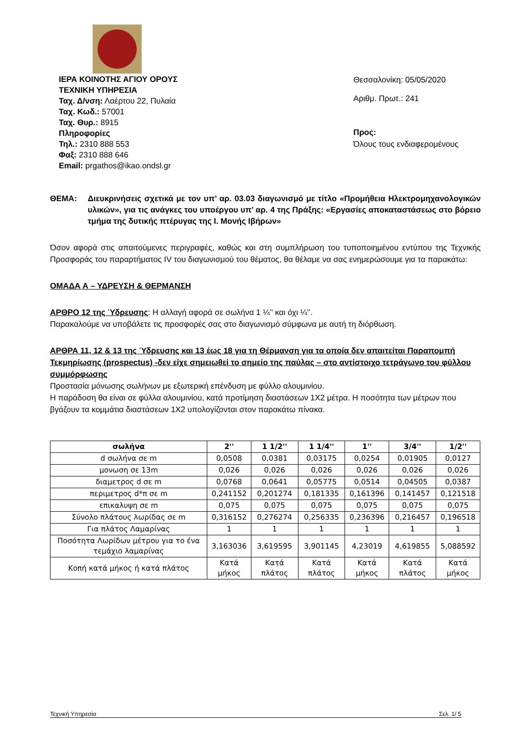ΙΕΡΑ ΚΟΙΝΟΤΗΣ ΑΓΙΟΥ ΟΡΟΥΣ
ΤΕΧΝΙΚΗ ΥΠΗΡΕΣΙΑ
Ταχ. Δ/νση: Λαέρτου 22, Πυλαία
Ταχ. Κωδ.: 57001
Ταχ. Θυρ.: 8915
Πληροφορίες
Τηλ.: 2310 888 553
Φαξ: 2310 888 646
Email: prgathos@ikao.ondsl.gr
Θεσσαλονίκη: 05/05/2020
Αριθμ. Πρωτ.: 241
Προς:
Όλους τους ενδιαφερομένους
ΘΕΜΑ: Διευκρινήσεις σχετικά με τον υπ’ αρ. 03.03 διαγωνισμό με τίτλο «Προμήθεια Ηλεκτρομηχανολογικών υλικών», για τις ανάγκες του υποέργου υπ’ αρ. 4 της Πράξης: «Εργασίες αποκαταστάσεως στο βόρειο τμήμα της δυτικής πτέρυγας της Ι. Μονής Ιβήρων»
Όσον αφορά στις απαιτούμενες περιγραφές, καθώς και στη συμπλήρωση του τυποποιημένου εντύπου της Τεχνικής Προσφοράς του παραρτήματος IV του διαγωνισμού του θέματος, θα θέλαμε να σας ενημερώσουμε για τα παρακάτω:
ΟΜΑΔΑ Α – ΥΔΡΕΥΣΗ & ΘΕΡΜΑΝΣΗ
ΑΡΘΡΟ 12 της Ύδρευσης: Η αλλαγή αφορά σε σωλήνα 1 ¼’’ και όχι ¼’’.
Παρακαλούμε να υποβάλετε τις προσφορές σας στο διαγωνισμό σύμφωνα με αυτή τη διόρθωση.
ΑΡΘΡΑ 11, 12 & 13 της Ύδρευσης και 13 έως 18 για τη Θέρμανση για τα οποία δεν απαιτείται Παραπομπή Τεκμηρίωσης (prospectus) -δεν είχε σημειωθεί το σημείο της παύλας – στο αντίστοιχο τετράγωνο του φύλλου συμμόρφωσης
Προστασία μόνωσης σωλήνων με εξωτερική επένδυση με φύλλο αλουμινίου.
Η παράδοση θα είναι σε φύλλα αλουμινίου, κατά προτίμηση διαστάσεων 1Χ2 μέτρα. Η ποσότητα των μέτρων που βγάζουν τα κομμάτια διαστάσεων 1Χ2 υπολογίζονται στον παρακάτω πίνακα.
| σωλήνα | 2'' | 1 1/2'' | 1 1/4'' | 1'' | 3/4'' | 1/2'' |
| --- | --- | --- | --- | --- | --- | --- |
| d σωλήνα σε m | 0,0508 | 0,0381 | 0,03175 | 0,0254 | 0,01905 | 0,0127 |
| μονωση σε 13m | 0,026 | 0,026 | 0,026 | 0,026 | 0,026 | 0,026 |
| διαμετρος d σε m | 0,0768 | 0,0641 | 0,05775 | 0,0514 | 0,04505 | 0,0387 |
| περιμετρος d*π σε m | 0,241152 | 0,201274 | 0,181335 | 0,161396 | 0,141457 | 0,121518 |
| επικαλυψη σε m | 0,075 | 0,075 | 0,075 | 0,075 | 0,075 | 0,075 |
| Σύνολο πλάτους λωρίδας σε m | 0,316152 | 0,276274 | 0,256335 | 0,236396 | 0,216457 | 0,196518 |
| Για πλάτος Λαμαρίνας | 1 | 1 | 1 | 1 | 1 | 1 |
| Ποσότητα Λωρίδων μέτρου για το ένα τεμάχιο λαμαρίνας | 3,163036 | 3,619595 | 3,901145 | 4,23019 | 4,619855 | 5,088592 |
| Κοπή κατά μήκος ή κατά πλάτος | Κατά μήκος | Κατά πλάτος | Κατά πλάτος | Κατά μήκος | Κατά πλάτος | Κατά μήκος |
Τεχνική Υπηρεσία Σελ. 1/ 5